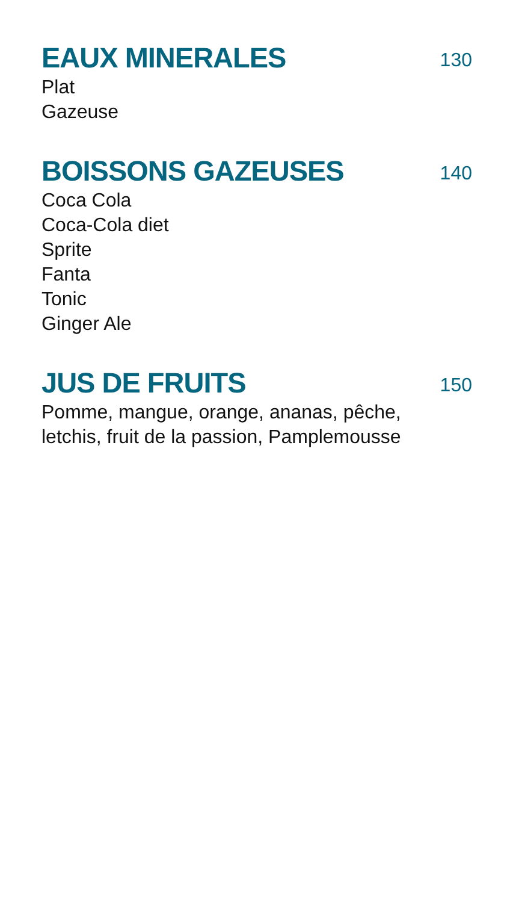EAUX MINERALES
130
Plat
Gazeuse
BOISSONS GAZEUSES
140
Coca Cola
Coca-Cola diet
Sprite
Fanta
Tonic
Ginger Ale
JUS DE FRUITS
150
Pomme, mangue, orange, ananas, pêche,
letchis, fruit de la passion, Pamplemousse